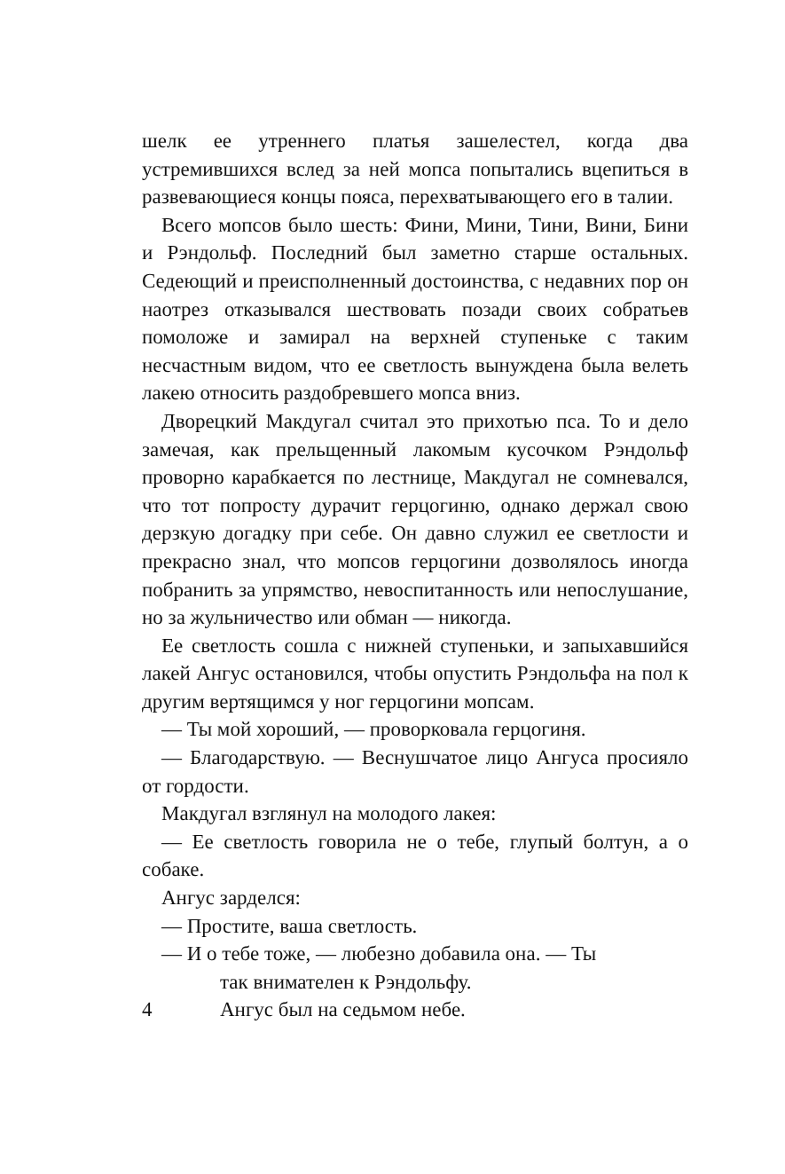шелк ее утреннего платья зашелестел, когда два устремившихся вслед за ней мопса попытались вцепиться в развевающиеся концы пояса, перехватывающего его в талии.
Всего мопсов было шесть: Фини, Мини, Тини, Вини, Бини и Рэндольф. Последний был заметно старше остальных. Седеющий и преисполненный достоинства, с недавних пор он наотрез отказывался шествовать позади своих собратьев помоложе и замирал на верхней ступеньке с таким несчастным видом, что ее светлость вынуждена была велеть лакею относить раздобревшего мопса вниз.
Дворецкий Макдугал считал это прихотью пса. То и дело замечая, как прельщенный лакомым кусочком Рэндольф проворно карабкается по лестнице, Макдугал не сомневался, что тот попросту дурачит герцогиню, однако держал свою дерзкую догадку при себе. Он давно служил ее светлости и прекрасно знал, что мопсов герцогини дозволялось иногда побранить за упрямство, невоспитанность или непослушание, но за жульничество или обман — никогда.
Ее светлость сошла с нижней ступеньки, и запыхавшийся лакей Ангус остановился, чтобы опустить Рэндольфа на пол к другим вертящимся у ног герцогини мопсам.
— Ты мой хороший, — проворковала герцогиня.
— Благодарствую. — Веснушчатое лицо Ангуса просияло от гордости.
Макдугал взглянул на молодого лакея:
— Ее светлость говорила не о тебе, глупый болтун, а о собаке.
Ангус зарделся:
— Простите, ваша светлость.
— И о тебе тоже, — любезно добавила она. — Ты
так внимателен к Рэндольфу.
4 Ангус был на седьмом небе.